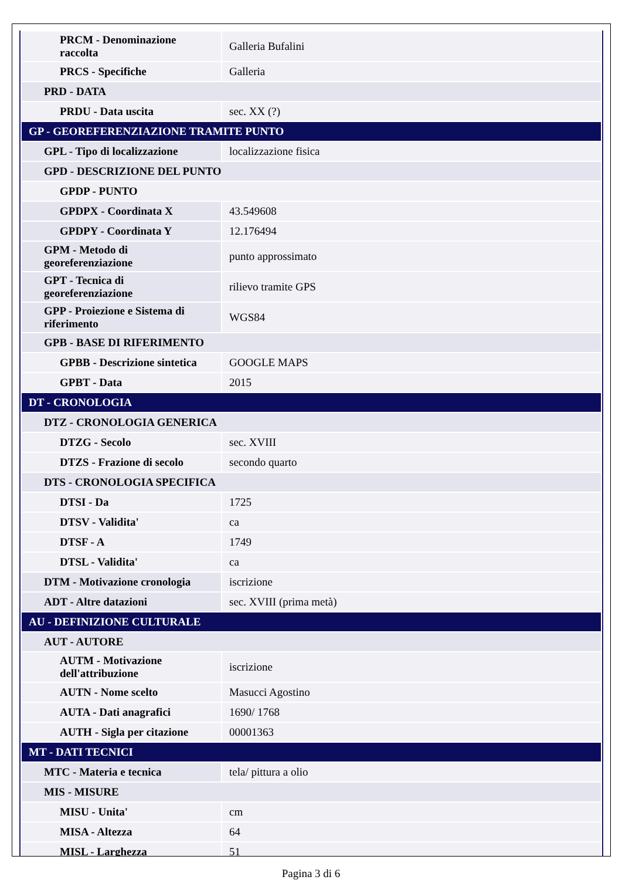| PRCM - Denominazione raccolta | Galleria Bufalini |
| PRCS - Specifiche | Galleria |
| PRD - DATA | |
| PRDU - Data uscita | sec. XX (?) |
| GP - GEOREFERENZIAZIONE TRAMITE PUNTO | |
| GPL - Tipo di localizzazione | localizzazione fisica |
| GPD - DESCRIZIONE DEL PUNTO | |
| GPDP - PUNTO | |
| GPDPX - Coordinata X | 43.549608 |
| GPDPY - Coordinata Y | 12.176494 |
| GPM - Metodo di georeferenziazione | punto approssimato |
| GPT - Tecnica di georeferenziazione | rilievo tramite GPS |
| GPP - Proiezione e Sistema di riferimento | WGS84 |
| GPB - BASE DI RIFERIMENTO | |
| GPBB - Descrizione sintetica | GOOGLE MAPS |
| GPBT - Data | 2015 |
| DT - CRONOLOGIA | |
| DTZ - CRONOLOGIA GENERICA | |
| DTZG - Secolo | sec. XVIII |
| DTZS - Frazione di secolo | secondo quarto |
| DTS - CRONOLOGIA SPECIFICA | |
| DTSI - Da | 1725 |
| DTSV - Validita' | ca |
| DTSF - A | 1749 |
| DTSL - Validita' | ca |
| DTM - Motivazione cronologia | iscrizione |
| ADT - Altre datazioni | sec. XVIII (prima metà) |
| AU - DEFINIZIONE CULTURALE | |
| AUT - AUTORE | |
| AUTM - Motivazione dell'attribuzione | iscrizione |
| AUTN - Nome scelto | Masucci Agostino |
| AUTA - Dati anagrafici | 1690/ 1768 |
| AUTH - Sigla per citazione | 00001363 |
| MT - DATI TECNICI | |
| MTC - Materia e tecnica | tela/ pittura a olio |
| MIS - MISURE | |
| MISU - Unita' | cm |
| MISA - Altezza | 64 |
| MISL - Larghezza | 51 |
Pagina 3 di 6